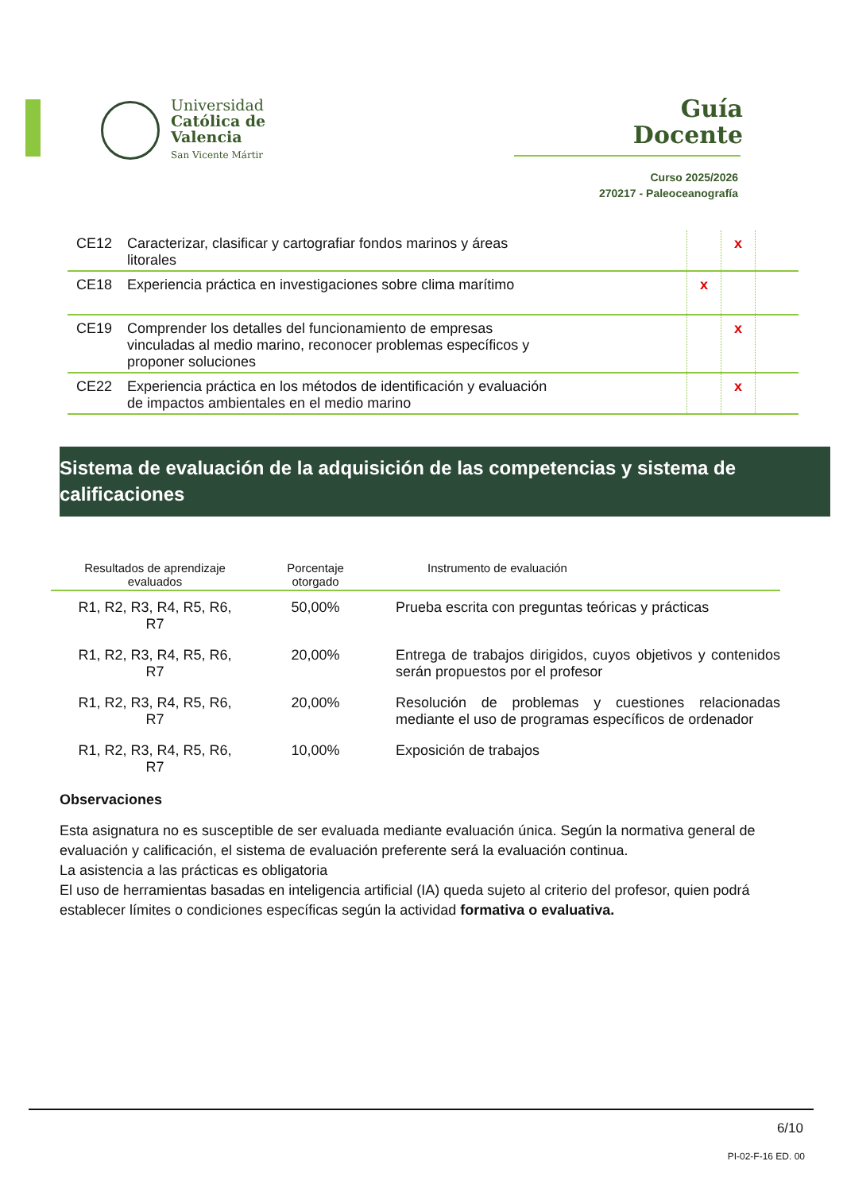Universidad
Católica de
Valencia
San Vicente Mártir
Guía
Docente
Curso 2025/2026
270217 - Paleoceanografía
| CE12 | Caracterizar, clasificar y cartografiar fondos marinos y áreas litorales | | x | |
| CE18 | Experiencia práctica en investigaciones sobre clima marítimo | x | | |
| CE19 | Comprender los detalles del funcionamiento de empresas vinculadas al medio marino, reconocer problemas específicos y proponer soluciones | | x | |
| CE22 | Experiencia práctica en los métodos de identificación y evaluación de impactos ambientales en el medio marino | | x | |
Sistema de evaluación de la adquisición de las competencias y sistema de calificaciones
| Resultados de aprendizaje evaluados | Porcentaje otorgado | Instrumento de evaluación |
| --- | --- | --- |
| R1, R2, R3, R4, R5, R6, R7 | 50,00% | Prueba escrita con preguntas teóricas y prácticas |
| R1, R2, R3, R4, R5, R6, R7 | 20,00% | Entrega de trabajos dirigidos, cuyos objetivos y contenidos serán propuestos por el profesor |
| R1, R2, R3, R4, R5, R6, R7 | 20,00% | Resolución de problemas y cuestiones relacionadas mediante el uso de programas específicos de ordenador |
| R1, R2, R3, R4, R5, R6, R7 | 10,00% | Exposición de trabajos |
Observaciones
Esta asignatura no es susceptible de ser evaluada mediante evaluación única. Según la normativa general de evaluación y calificación, el sistema de evaluación preferente será la evaluación continua.
La asistencia a las prácticas es obligatoria
El uso de herramientas basadas en inteligencia artificial (IA) queda sujeto al criterio del profesor, quien podrá establecer límites o condiciones específicas según la actividad formativa o evaluativa.
6/10
PI-02-F-16 ED. 00